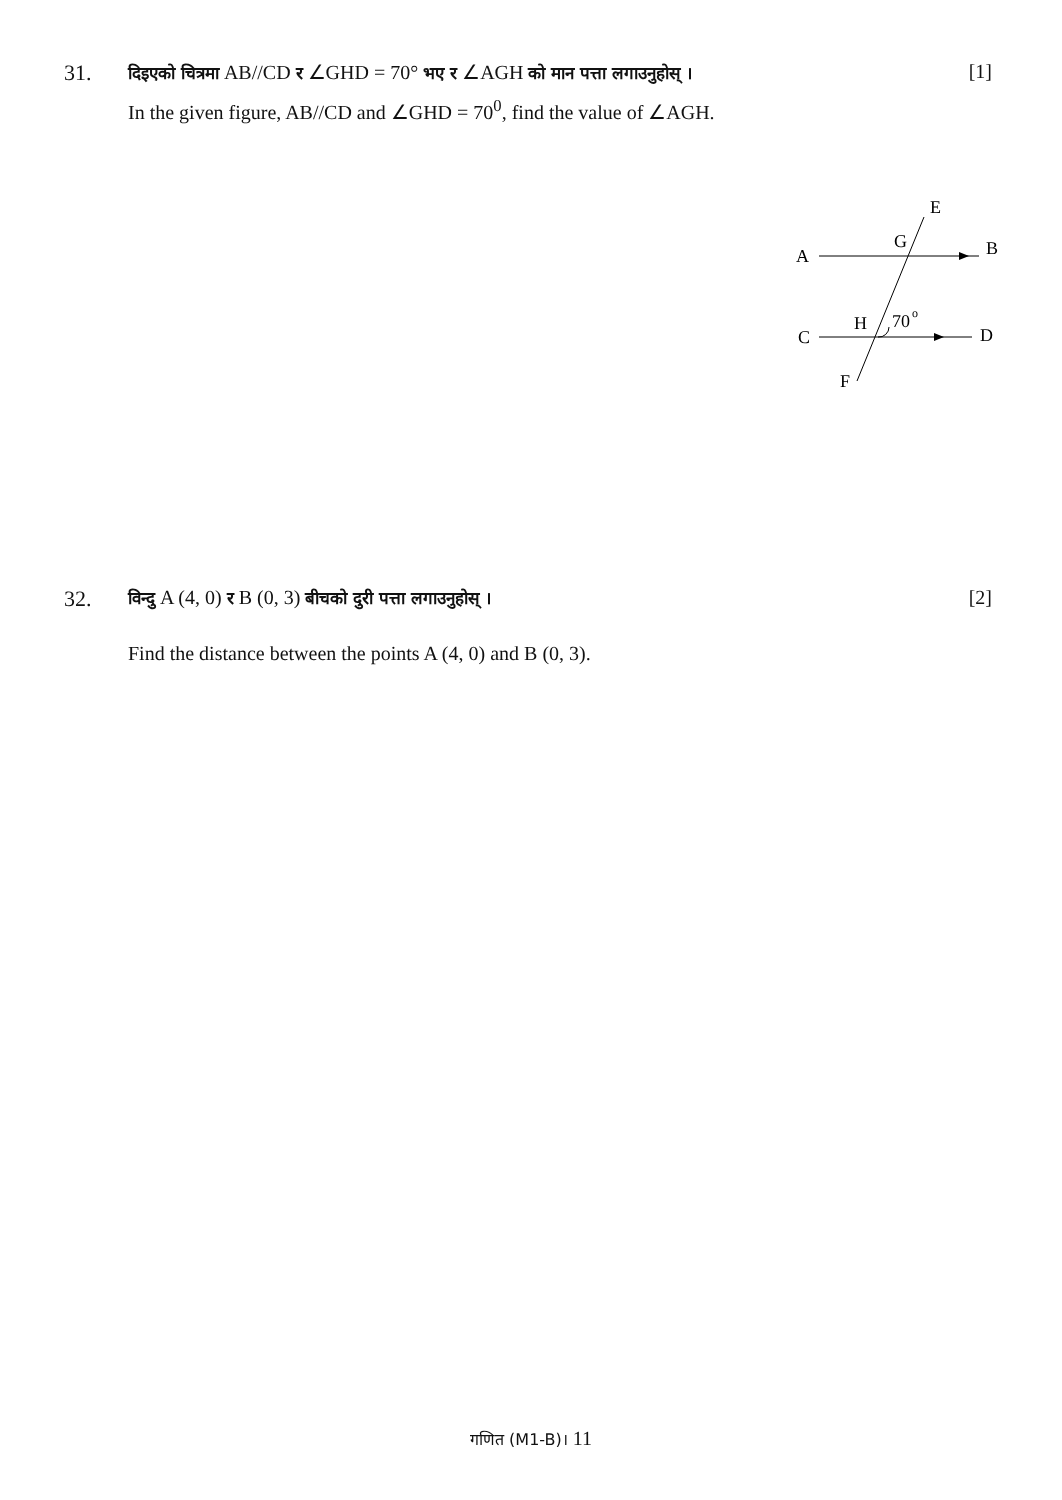31.
दिइएको चित्रमा AB//CD र ∠GHD = 70° भए र ∠AGH को मान पत्ता लगाउनुहोस् ।
In the given figure, AB//CD and ∠GHD = 70<sup>0</sup>, find the value of ∠AGH.
[1]
E
A
G
B
H
70
o
C
D
F
32.
विन्दु A (4, 0) र B (0, 3) बीचको दुरी पत्ता लगाउनुहोस् ।
[2]
Find the distance between the points A (4, 0) and B (0, 3).
गणित (M1-B)। 11